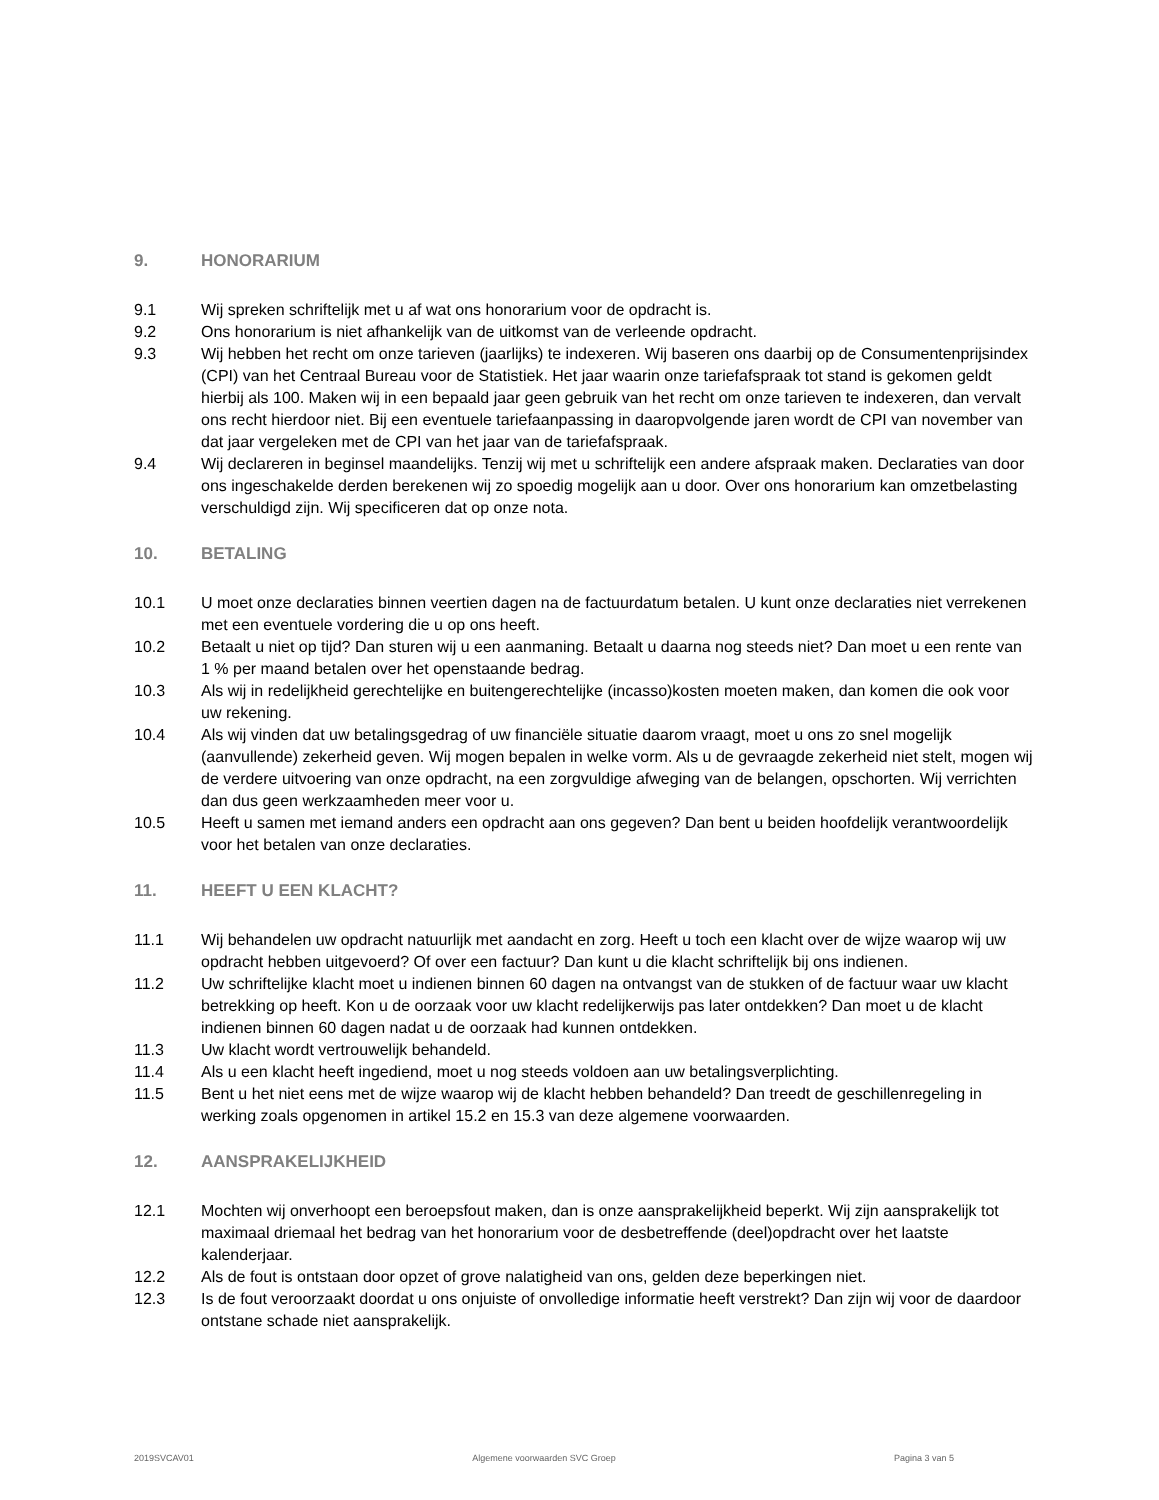9. HONORARIUM
9.1 Wij spreken schriftelijk met u af wat ons honorarium voor de opdracht is.
9.2 Ons honorarium is niet afhankelijk van de uitkomst van de verleende opdracht.
9.3 Wij hebben het recht om onze tarieven (jaarlijks) te indexeren. Wij baseren ons daarbij op de Consumentenprijsindex (CPI) van het Centraal Bureau voor de Statistiek. Het jaar waarin onze tariefafspraak tot stand is gekomen geldt hierbij als 100. Maken wij in een bepaald jaar geen gebruik van het recht om onze tarieven te indexeren, dan vervalt ons recht hierdoor niet. Bij een eventuele tariefaanpassing in daaropvolgende jaren wordt de CPI van november van dat jaar vergeleken met de CPI van het jaar van de tariefafspraak.
9.4 Wij declareren in beginsel maandelijks. Tenzij wij met u schriftelijk een andere afspraak maken. Declaraties van door ons ingeschakelde derden berekenen wij zo spoedig mogelijk aan u door. Over ons honorarium kan omzetbelasting verschuldigd zijn. Wij specificeren dat op onze nota.
10. BETALING
10.1 U moet onze declaraties binnen veertien dagen na de factuurdatum betalen. U kunt onze declaraties niet verrekenen met een eventuele vordering die u op ons heeft.
10.2 Betaalt u niet op tijd? Dan sturen wij u een aanmaning. Betaalt u daarna nog steeds niet? Dan moet u een rente van 1 % per maand betalen over het openstaande bedrag.
10.3 Als wij in redelijkheid gerechtelijke en buitengerechtelijke (incasso)kosten moeten maken, dan komen die ook voor uw rekening.
10.4 Als wij vinden dat uw betalingsgedrag of uw financiële situatie daarom vraagt, moet u ons zo snel mogelijk (aanvullende) zekerheid geven. Wij mogen bepalen in welke vorm. Als u de gevraagde zekerheid niet stelt, mogen wij de verdere uitvoering van onze opdracht, na een zorgvuldige afweging van de belangen, opschorten. Wij verrichten dan dus geen werkzaamheden meer voor u.
10.5 Heeft u samen met iemand anders een opdracht aan ons gegeven? Dan bent u beiden hoofdelijk verantwoordelijk voor het betalen van onze declaraties.
11. HEEFT U EEN KLACHT?
11.1 Wij behandelen uw opdracht natuurlijk met aandacht en zorg. Heeft u toch een klacht over de wijze waarop wij uw opdracht hebben uitgevoerd? Of over een factuur? Dan kunt u die klacht schriftelijk bij ons indienen.
11.2 Uw schriftelijke klacht moet u indienen binnen 60 dagen na ontvangst van de stukken of de factuur waar uw klacht betrekking op heeft. Kon u de oorzaak voor uw klacht redelijkerwijs pas later ontdekken? Dan moet u de klacht indienen binnen 60 dagen nadat u de oorzaak had kunnen ontdekken.
11.3 Uw klacht wordt vertrouwelijk behandeld.
11.4 Als u een klacht heeft ingediend, moet u nog steeds voldoen aan uw betalingsverplichting.
11.5 Bent u het niet eens met de wijze waarop wij de klacht hebben behandeld? Dan treedt de geschillenregeling in werking zoals opgenomen in artikel 15.2 en 15.3 van deze algemene voorwaarden.
12. AANSPRAKELIJKHEID
12.1 Mochten wij onverhoopt een beroepsfout maken, dan is onze aansprakelijkheid beperkt. Wij zijn aansprakelijk tot maximaal driemaal het bedrag van het honorarium voor de desbetreffende (deel)opdracht over het laatste kalenderjaar.
12.2 Als de fout is ontstaan door opzet of grove nalatigheid van ons, gelden deze beperkingen niet.
12.3 Is de fout veroorzaakt doordat u ons onjuiste of onvolledige informatie heeft verstrekt? Dan zijn wij voor de daardoor ontstane schade niet aansprakelijk.
2019SVCAV01 Algemene voorwaarden SVC Groep Pagina 3 van 5